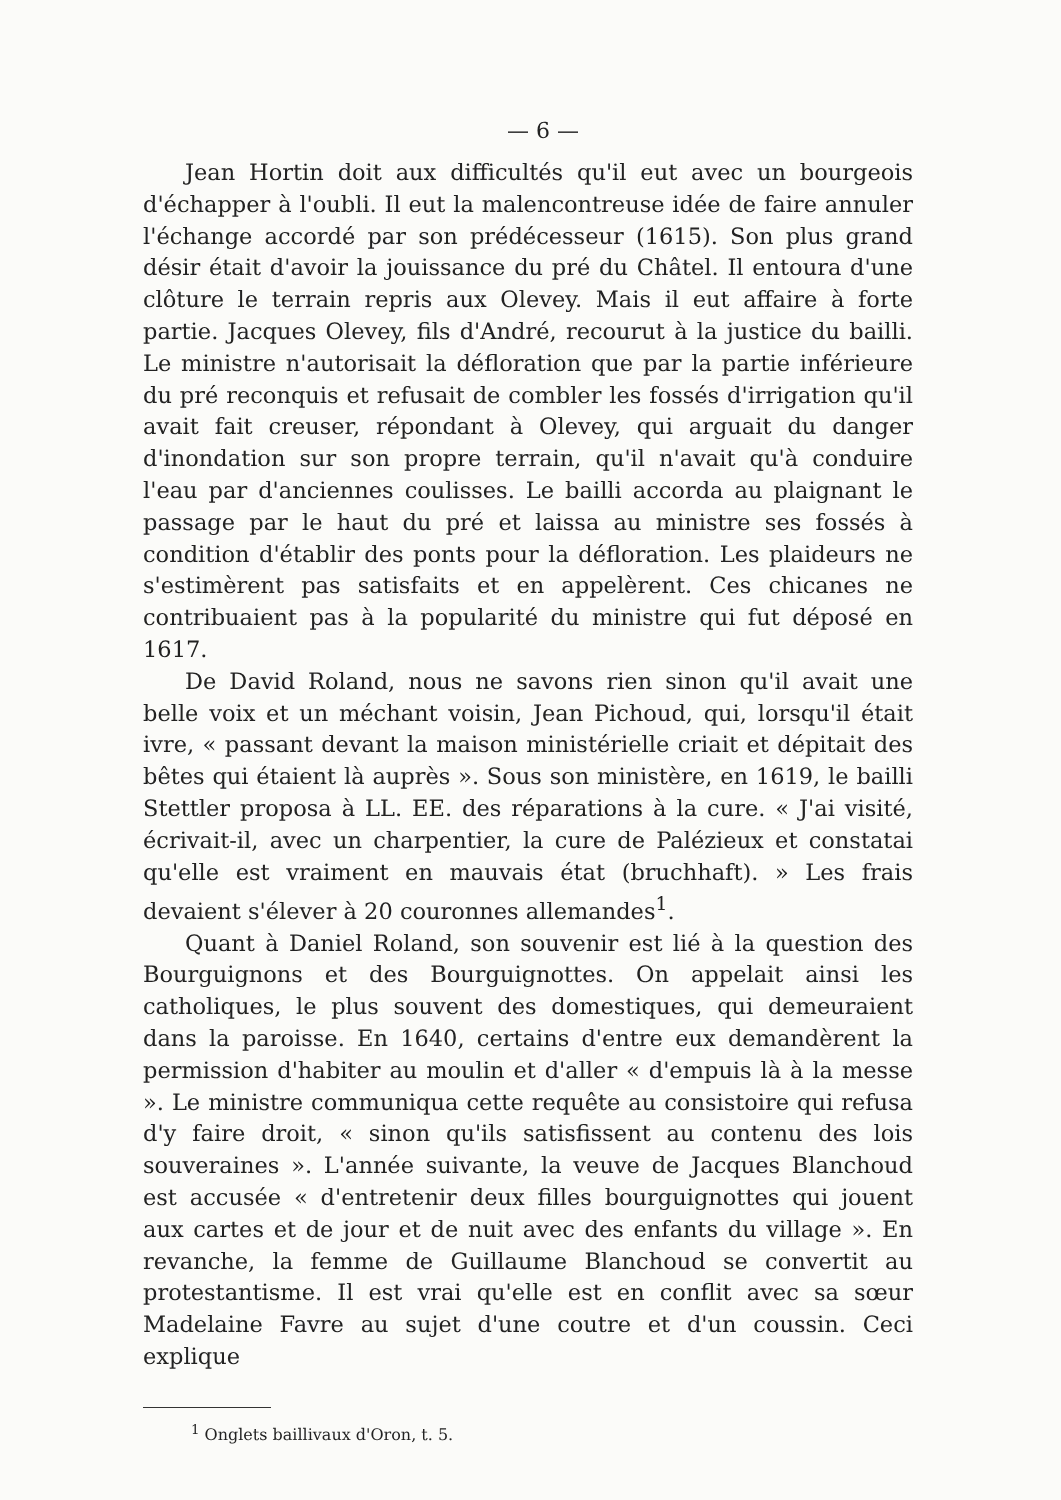— 6 —
Jean Hortin doit aux difficultés qu'il eut avec un bourgeois d'échapper à l'oubli. Il eut la malencontreuse idée de faire annuler l'échange accordé par son prédécesseur (1615). Son plus grand désir était d'avoir la jouissance du pré du Châtel. Il entoura d'une clôture le terrain repris aux Olevey. Mais il eut affaire à forte partie. Jacques Olevey, fils d'André, recourut à la justice du bailli. Le ministre n'autorisait la défloration que par la partie inférieure du pré reconquis et refusait de combler les fossés d'irrigation qu'il avait fait creuser, répondant à Olevey, qui arguait du danger d'inondation sur son propre terrain, qu'il n'avait qu'à conduire l'eau par d'anciennes coulisses. Le bailli accorda au plaignant le passage par le haut du pré et laissa au ministre ses fossés à condition d'établir des ponts pour la défloration. Les plaideurs ne s'estimèrent pas satisfaits et en appelèrent. Ces chicanes ne contribuaient pas à la popularité du ministre qui fut déposé en 1617.
De David Roland, nous ne savons rien sinon qu'il avait une belle voix et un méchant voisin, Jean Pichoud, qui, lorsqu'il était ivre, « passant devant la maison ministérielle criait et dépitait des bêtes qui étaient là auprès ». Sous son ministère, en 1619, le bailli Stettler proposa à LL. EE. des réparations à la cure. « J'ai visité, écrivait-il, avec un charpentier, la cure de Palézieux et constatai qu'elle est vraiment en mauvais état (bruchhaft). » Les frais devaient s'élever à 20 couronnes allemandes<sup>1</sup>.
Quant à Daniel Roland, son souvenir est lié à la question des Bourguignons et des Bourguignottes. On appelait ainsi les catholiques, le plus souvent des domestiques, qui demeuraient dans la paroisse. En 1640, certains d'entre eux demandèrent la permission d'habiter au moulin et d'aller « d'empuis là à la messe ». Le ministre communiqua cette requête au consistoire qui refusa d'y faire droit, « sinon qu'ils satisfissent au contenu des lois souveraines ». L'année suivante, la veuve de Jacques Blanchoud est accusée « d'entretenir deux filles bourguignottes qui jouent aux cartes et de jour et de nuit avec des enfants du village ». En revanche, la femme de Guillaume Blanchoud se convertit au protestantisme. Il est vrai qu'elle est en conflit avec sa sœur Madelaine Favre au sujet d'une coutre et d'un coussin. Ceci explique
<sup>1</sup> Onglets baillivaux d'Oron, t. 5.